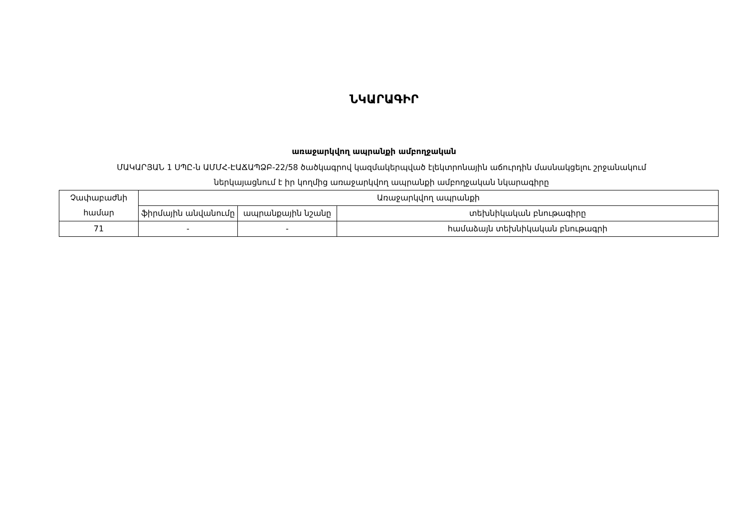ՆԿԱՐԱԳԻՐ
առաջարկվող ապրանքի ամբողջական
ՄԱԿԱՐՅԱՆ 1 ՍՊԸ-ն ԱՄՄՀ-ԷԱՃԱՊՁԲ-22/58 ծածկագրով կազմակերպված էլեկտրոնային աճուրդին մասնակցելու շրջանակում
ներկայացնում է իր կողմից առաջարկվող ապրանքի ամբողջական նկարագիրը
| Չափաբաժնի համար | Առաջարկվող ապրանքի | | |
| --- | --- | --- | --- |
| | ֆիրմային անվանումը | ապրանքային նշանը | տեխնիկական բնութագիրը |
| 71 | - | - | համաձայն տեխնիկական բնութագրի |